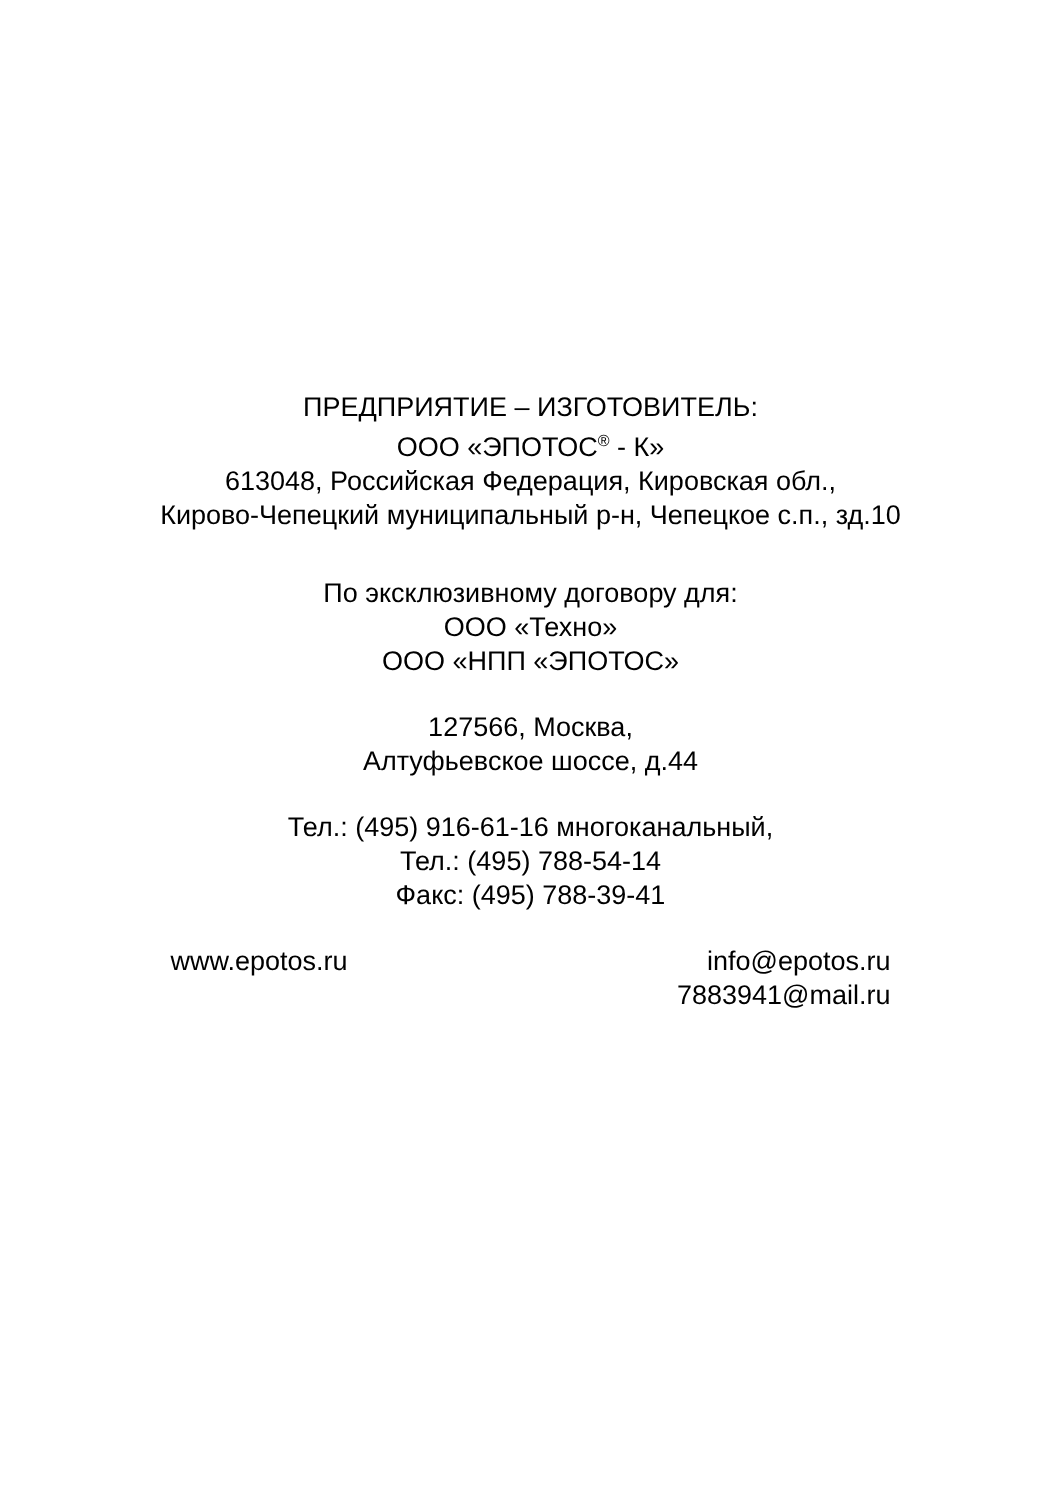ПРЕДПРИЯТИЕ – ИЗГОТОВИТЕЛЬ:
ООО «ЭПОТОС<sup>®</sup> - К»
613048, Российская Федерация, Кировская обл.,
Кирово-Чепецкий муниципальный р-н, Чепецкое с.п., зд.10
По эксклюзивному договору для:
ООО «Техно»
ООО «НПП «ЭПОТОС»
127566, Москва,
Алтуфьевское шоссе, д.44
Тел.: (495) 916-61-16 многоканальный,
Тел.: (495) 788-54-14
Факс: (495) 788-39-41
www.epotos.ru info@epotos.ru
7883941@mail.ru